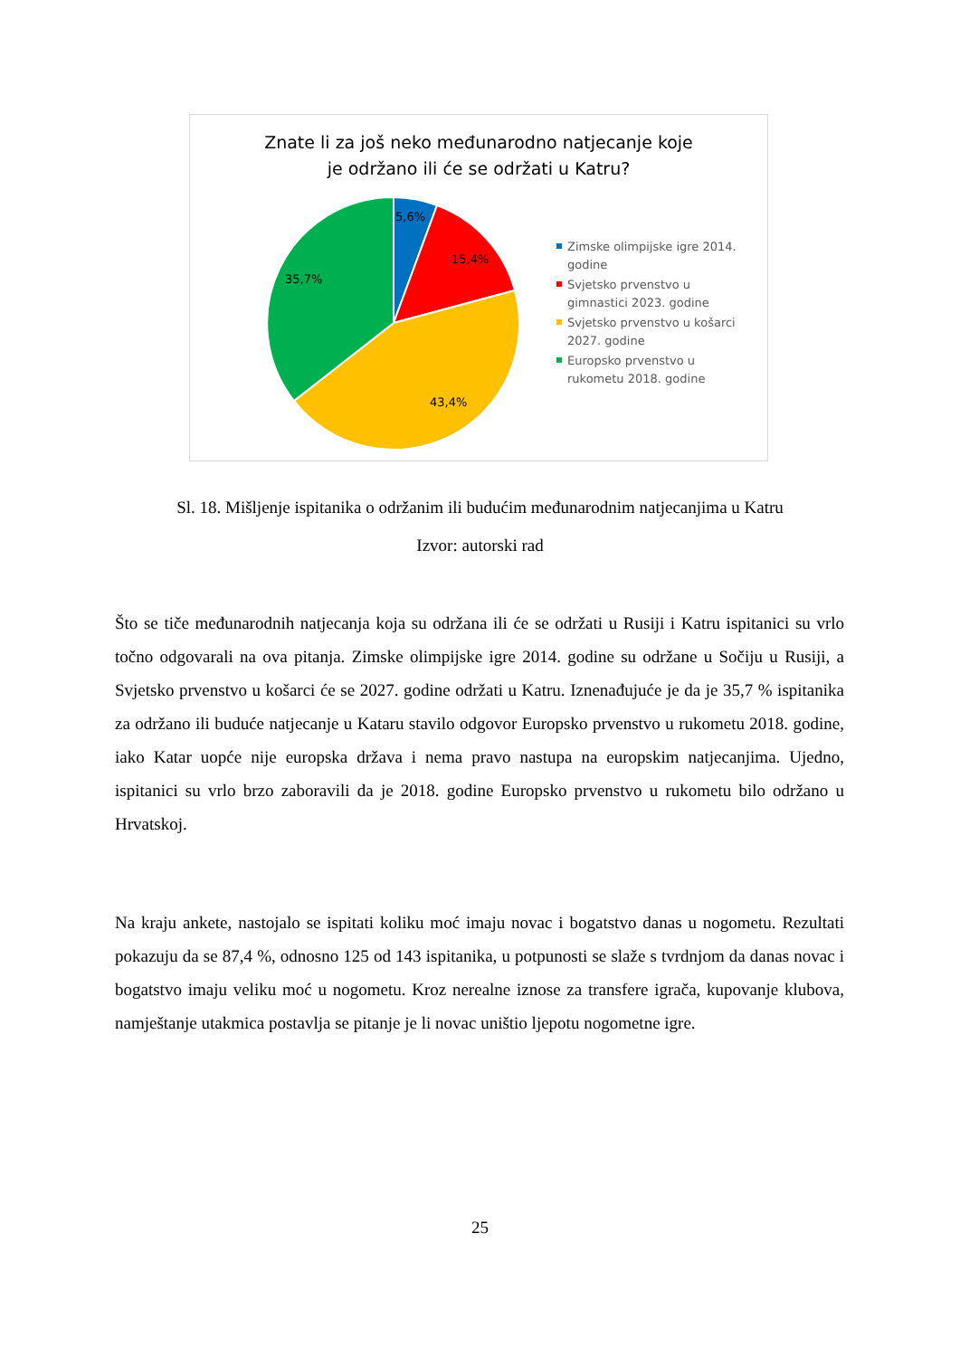Znate li za još neko međunarodno natjecanje koje
je održano ili će se održati u Katru?
5,6%
15,4%
43,4%
35,7%
Zimske olimpijske igre 2014. godine
Svjetsko prvenstvo u gimnastici 2023. godine
Svjetsko prvenstvo u košarci 2027. godine
Europsko prvenstvo u rukometu 2018. godine
Sl. 18. Mišljenje ispitanika o održanim ili budućim međunarodnim natjecanjima u Katru
Izvor: autorski rad
Što se tiče međunarodnih natjecanja koja su održana ili će se održati u Rusiji i Katru ispitanici su vrlo točno odgovarali na ova pitanja. Zimske olimpijske igre 2014. godine su održane u Sočiju u Rusiji, a Svjetsko prvenstvo u košarci će se 2027. godine održati u Katru. Iznenađujuće je da je 35,7 % ispitanika za održano ili buduće natjecanje u Kataru stavilo odgovor Europsko prvenstvo u rukometu 2018. godine, iako Katar uopće nije europska država i nema pravo nastupa na europskim natjecanjima. Ujedno, ispitanici su vrlo brzo zaboravili da je 2018. godine Europsko prvenstvo u rukometu bilo održano u Hrvatskoj.
Na kraju ankete, nastojalo se ispitati koliku moć imaju novac i bogatstvo danas u nogometu. Rezultati pokazuju da se 87,4 %, odnosno 125 od 143 ispitanika, u potpunosti se slaže s tvrdnjom da danas novac i bogatstvo imaju veliku moć u nogometu. Kroz nerealne iznose za transfere igrača, kupovanje klubova, namještanje utakmica postavlja se pitanje je li novac uništio ljepotu nogometne igre.
25